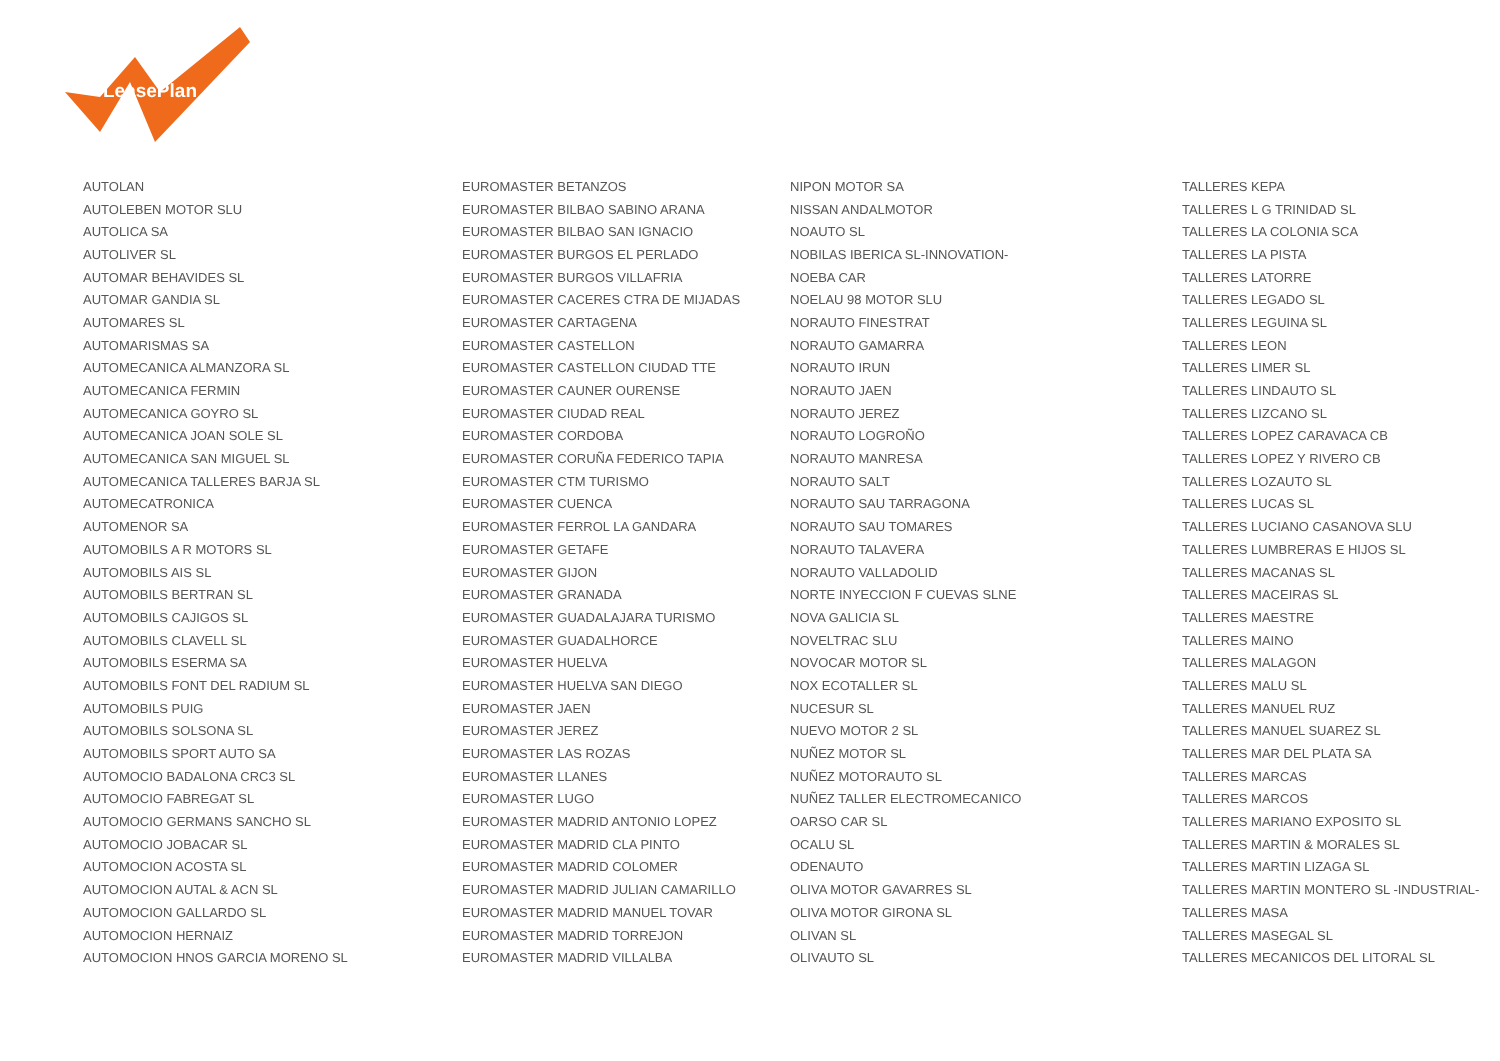LeasePlan
| AUTOLAN | EUROMASTER BETANZOS | NIPON MOTOR SA | TALLERES KEPA |
| AUTOLEBEN MOTOR SLU | EUROMASTER BILBAO SABINO ARANA | NISSAN ANDALMOTOR | TALLERES L G TRINIDAD SL |
| AUTOLICA SA | EUROMASTER BILBAO SAN IGNACIO | NOAUTO SL | TALLERES LA COLONIA SCA |
| AUTOLIVER SL | EUROMASTER BURGOS EL PERLADO | NOBILAS IBERICA SL-INNOVATION- | TALLERES LA PISTA |
| AUTOMAR BEHAVIDES SL | EUROMASTER BURGOS VILLAFRIA | NOEBA CAR | TALLERES LATORRE |
| AUTOMAR GANDIA SL | EUROMASTER CACERES CTRA DE MIJADAS | NOELAU 98 MOTOR SLU | TALLERES LEGADO SL |
| AUTOMARES SL | EUROMASTER CARTAGENA | NORAUTO FINESTRAT | TALLERES LEGUINA SL |
| AUTOMARISMAS SA | EUROMASTER CASTELLON | NORAUTO GAMARRA | TALLERES LEON |
| AUTOMECANICA ALMANZORA SL | EUROMASTER CASTELLON CIUDAD TTE | NORAUTO IRUN | TALLERES LIMER SL |
| AUTOMECANICA FERMIN | EUROMASTER CAUNER OURENSE | NORAUTO JAEN | TALLERES LINDAUTO SL |
| AUTOMECANICA GOYRO SL | EUROMASTER CIUDAD REAL | NORAUTO JEREZ | TALLERES LIZCANO SL |
| AUTOMECANICA JOAN SOLE SL | EUROMASTER CORDOBA | NORAUTO LOGROÑO | TALLERES LOPEZ CARAVACA CB |
| AUTOMECANICA SAN MIGUEL SL | EUROMASTER CORUÑA FEDERICO TAPIA | NORAUTO MANRESA | TALLERES LOPEZ Y RIVERO CB |
| AUTOMECANICA TALLERES BARJA SL | EUROMASTER CTM TURISMO | NORAUTO SALT | TALLERES LOZAUTO SL |
| AUTOMECATRONICA | EUROMASTER CUENCA | NORAUTO SAU TARRAGONA | TALLERES LUCAS SL |
| AUTOMENOR SA | EUROMASTER FERROL LA GANDARA | NORAUTO SAU TOMARES | TALLERES LUCIANO CASANOVA SLU |
| AUTOMOBILS A R MOTORS SL | EUROMASTER GETAFE | NORAUTO TALAVERA | TALLERES LUMBRERAS E HIJOS SL |
| AUTOMOBILS AIS SL | EUROMASTER GIJON | NORAUTO VALLADOLID | TALLERES MACANAS SL |
| AUTOMOBILS BERTRAN SL | EUROMASTER GRANADA | NORTE INYECCION F CUEVAS SLNE | TALLERES MACEIRAS SL |
| AUTOMOBILS CAJIGOS SL | EUROMASTER GUADALAJARA TURISMO | NOVA GALICIA SL | TALLERES MAESTRE |
| AUTOMOBILS CLAVELL SL | EUROMASTER GUADALHORCE | NOVELTRAC SLU | TALLERES MAINO |
| AUTOMOBILS ESERMA SA | EUROMASTER HUELVA | NOVOCAR MOTOR SL | TALLERES MALAGON |
| AUTOMOBILS FONT DEL RADIUM SL | EUROMASTER HUELVA SAN DIEGO | NOX ECOTALLER SL | TALLERES MALU SL |
| AUTOMOBILS PUIG | EUROMASTER JAEN | NUCESUR SL | TALLERES MANUEL RUZ |
| AUTOMOBILS SOLSONA SL | EUROMASTER JEREZ | NUEVO MOTOR 2 SL | TALLERES MANUEL SUAREZ SL |
| AUTOMOBILS SPORT AUTO SA | EUROMASTER LAS ROZAS | NUÑEZ MOTOR SL | TALLERES MAR DEL PLATA SA |
| AUTOMOCIO BADALONA CRC3 SL | EUROMASTER LLANES | NUÑEZ MOTORAUTO SL | TALLERES MARCAS |
| AUTOMOCIO FABREGAT SL | EUROMASTER LUGO | NUÑEZ TALLER ELECTROMECANICO | TALLERES MARCOS |
| AUTOMOCIO GERMANS SANCHO SL | EUROMASTER MADRID ANTONIO LOPEZ | OARSO CAR SL | TALLERES MARIANO EXPOSITO SL |
| AUTOMOCIO JOBACAR SL | EUROMASTER MADRID CLA PINTO | OCALU SL | TALLERES MARTIN & MORALES SL |
| AUTOMOCION ACOSTA SL | EUROMASTER MADRID COLOMER | ODENAUTO | TALLERES MARTIN LIZAGA SL |
| AUTOMOCION AUTAL & ACN SL | EUROMASTER MADRID JULIAN CAMARILLO | OLIVA MOTOR GAVARRES SL | TALLERES MARTIN MONTERO SL -INDUSTRIAL- |
| AUTOMOCION GALLARDO SL | EUROMASTER MADRID MANUEL TOVAR | OLIVA MOTOR GIRONA SL | TALLERES MASA |
| AUTOMOCION HERNAIZ | EUROMASTER MADRID TORREJON | OLIVAN SL | TALLERES MASEGAL SL |
| AUTOMOCION HNOS GARCIA MORENO SL | EUROMASTER MADRID VILLALBA | OLIVAUTO SL | TALLERES MECANICOS DEL LITORAL SL |